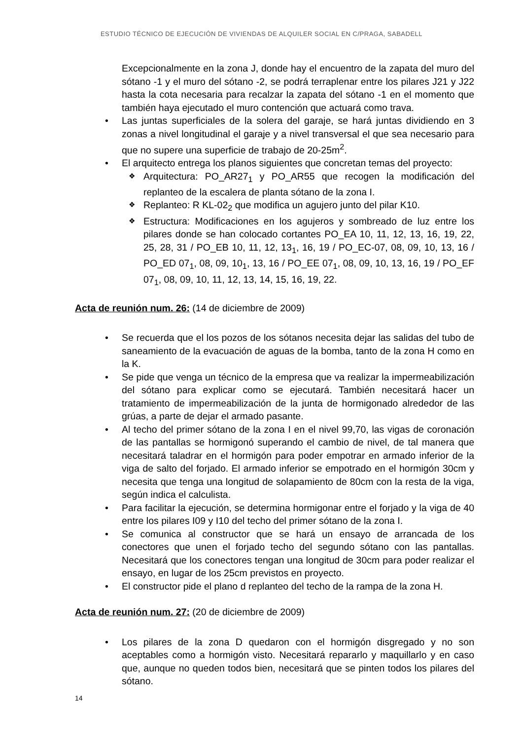ESTUDIO TÉCNICO DE EJECUCIÓN DE VIVIENDAS DE ALQUILER SOCIAL EN C/PRAGA, SABADELL
Excepcionalmente en la zona J, donde hay el encuentro de la zapata del muro del sótano -1 y el muro del sótano -2, se podrá terraplenar entre los pilares J21 y J22 hasta la cota necesaria para recalzar la zapata del sótano -1 en el momento que también haya ejecutado el muro contención que actuará como trava.
Las juntas superficiales de la solera del garaje, se hará juntas dividiendo en 3 zonas a nivel longitudinal el garaje y a nivel transversal el que sea necesario para que no supere una superficie de trabajo de 20-25m<sup>2</sup>.
El arquitecto entrega los planos siguientes que concretan temas del proyecto:
Arquitectura: PO_AR27<sub>1</sub> y PO_AR55 que recogen la modificación del replanteo de la escalera de planta sótano de la zona I.
Replanteo: R KL-02<sub>2</sub> que modifica un agujero junto del pilar K10.
Estructura: Modificaciones en los agujeros y sombreado de luz entre los pilares donde se han colocado cortantes PO_EA 10, 11, 12, 13, 16, 19, 22, 25, 28, 31 / PO_EB 10, 11, 12, 13<sub>1</sub>, 16, 19 / PO_EC-07, 08, 09, 10, 13, 16 / PO_ED 07<sub>1</sub>, 08, 09, 10<sub>1</sub>, 13, 16 / PO_EE 07<sub>1</sub>, 08, 09, 10, 13, 16, 19 / PO_EF 07<sub>1</sub>, 08, 09, 10, 11, 12, 13, 14, 15, 16, 19, 22.
Acta de reunión num. 26: (14 de diciembre de 2009)
Se recuerda que el los pozos de los sótanos necesita dejar las salidas del tubo de saneamiento de la evacuación de aguas de la bomba, tanto de la zona H como en la K.
Se pide que venga un técnico de la empresa que va realizar la impermeabilización del sótano para explicar como se ejecutará. También necesitará hacer un tratamiento de impermeabilización de la junta de hormigonado alrededor de las grúas, a parte de dejar el armado pasante.
Al techo del primer sótano de la zona I en el nivel 99,70, las vigas de coronación de las pantallas se hormigonó superando el cambio de nivel, de tal manera que necesitará taladrar en el hormigón para poder empotrar en armado inferior de la viga de salto del forjado. El armado inferior se empotrado en el hormigón 30cm y necesita que tenga una longitud de solapamiento de 80cm con la resta de la viga, según indica el calculista.
Para facilitar la ejecución, se determina hormigonar entre el forjado y la viga de 40 entre los pilares I09 y I10 del techo del primer sótano de la zona I.
Se comunica al constructor que se hará un ensayo de arrancada de los conectores que unen el forjado techo del segundo sótano con las pantallas. Necesitará que los conectores tengan una longitud de 30cm para poder realizar el ensayo, en lugar de los 25cm previstos en proyecto.
El constructor pide el plano d replanteo del techo de la rampa de la zona H.
Acta de reunión num. 27: (20 de diciembre de 2009)
Los pilares de la zona D quedaron con el hormigón disgregado y no son aceptables como a hormigón visto. Necesitará repararlo y maquillarlo y en caso que, aunque no queden todos bien, necesitará que se pinten todos los pilares del sótano.
14